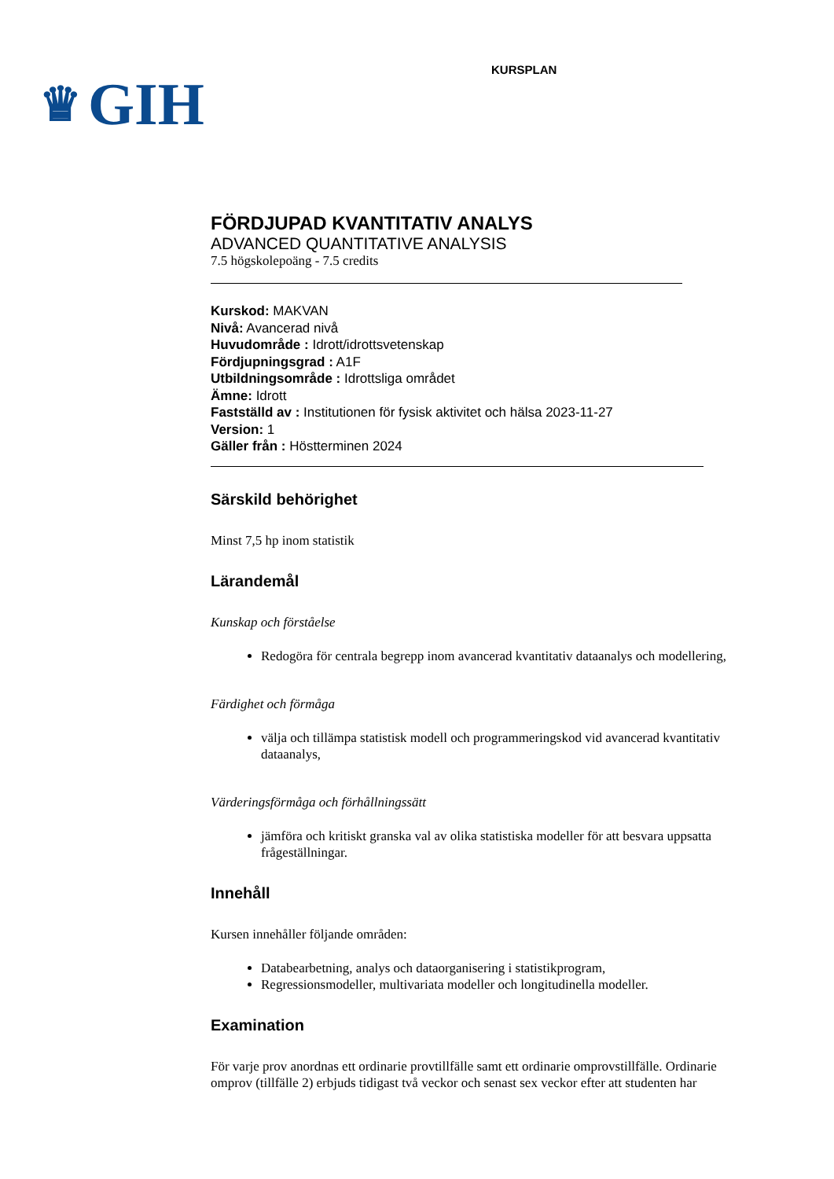♛ GIH
KURSPLAN
FÖRDJUPAD KVANTITATIV ANALYS
ADVANCED QUANTITATIVE ANALYSIS
7.5 högskolepoäng - 7.5 credits
Kurskod: MAKVAN
Nivå: Avancerad nivå
Huvudområde : Idrott/idrottsvetenskap
Fördjupningsgrad : A1F
Utbildningsområde : Idrottsliga området
Ämne: Idrott
Fastställd av : Institutionen för fysisk aktivitet och hälsa 2023-11-27
Version: 1
Gäller från : Höstterminen 2024
Särskild behörighet
Minst 7,5 hp inom statistik
Lärandemål
Kunskap och förståelse
Redogöra för centrala begrepp inom avancerad kvantitativ dataanalys och modellering,
Färdighet och förmåga
välja och tillämpa statistisk modell och programmeringskod vid avancerad kvantitativ dataanalys,
Värderingsförmåga och förhållningssätt
jämföra och kritiskt granska val av olika statistiska modeller för att besvara uppsatta frågeställningar.
Innehåll
Kursen innehåller följande områden:
Databearbetning, analys och dataorganisering i statistikprogram,
Regressionsmodeller, multivariata modeller och longitudinella modeller.
Examination
För varje prov anordnas ett ordinarie provtillfälle samt ett ordinarie omprovstillfälle. Ordinarie omprov (tillfälle 2) erbjuds tidigast två veckor och senast sex veckor efter att studenten har